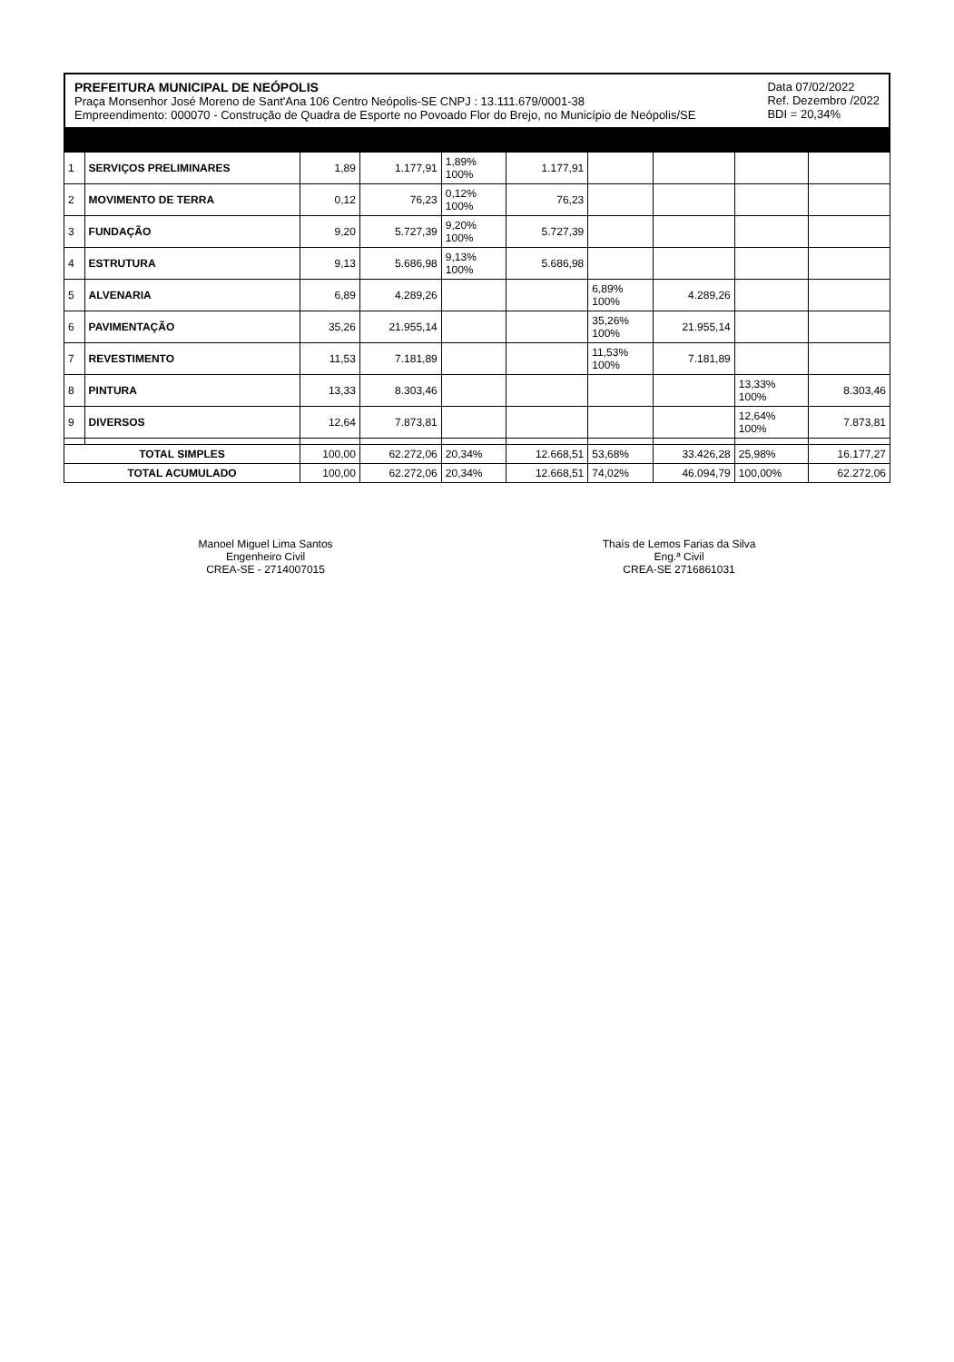PREFEITURA MUNICIPAL DE NEÓPOLIS
Praça Monsenhor José Moreno de Sant'Ana 106 Centro Neópolis-SE CNPJ : 13.111.679/0001-38
Empreendimento: 000070 - Construção de Quadra de Esporte no Povoado Flor do Brejo, no Município de Neópolis/SE
Data 07/02/2022
Ref. Dezembro /2022
BDI = 20,34%
| 1 | SERVIÇOS PRELIMINARES | 1,89 | 1.177,91 | 1,89% 100% | 1.177,91 | | | | |
| 2 | MOVIMENTO DE TERRA | 0,12 | 76,23 | 0,12% 100% | 76,23 | | | | |
| 3 | FUNDAÇÃO | 9,20 | 5.727,39 | 9,20% 100% | 5.727,39 | | | | |
| 4 | ESTRUTURA | 9,13 | 5.686,98 | 9,13% 100% | 5.686,98 | | | | |
| 5 | ALVENARIA | 6,89 | 4.289,26 | | | 6,89% 100% | 4.289,26 | | |
| 6 | PAVIMENTAÇÃO | 35,26 | 21.955,14 | | | 35,26% 100% | 21.955,14 | | |
| 7 | REVESTIMENTO | 11,53 | 7.181,89 | | | 11,53% 100% | 7.181,89 | | |
| 8 | PINTURA | 13,33 | 8.303,46 | | | | | 13,33% 100% | 8.303,46 |
| 9 | DIVERSOS | 12,64 | 7.873,81 | | | | | 12,64% 100% | 7.873,81 |
| TOTAL SIMPLES | | 100,00 | 62.272,06 | 20,34% | 12.668,51 | 53,68% | 33.426,28 | 25,98% | 16.177,27 |
| TOTAL ACUMULADO | | 100,00 | 62.272,06 | 20,34% | 12.668,51 | 74,02% | 46.094,79 | 100,00% | 62.272,06 |
Manoel Miguel Lima Santos
Engenheiro Civil
CREA-SE - 2714007015
Thaís de Lemos Farias da Silva
Eng.ª Civil
CREA-SE 2716861031